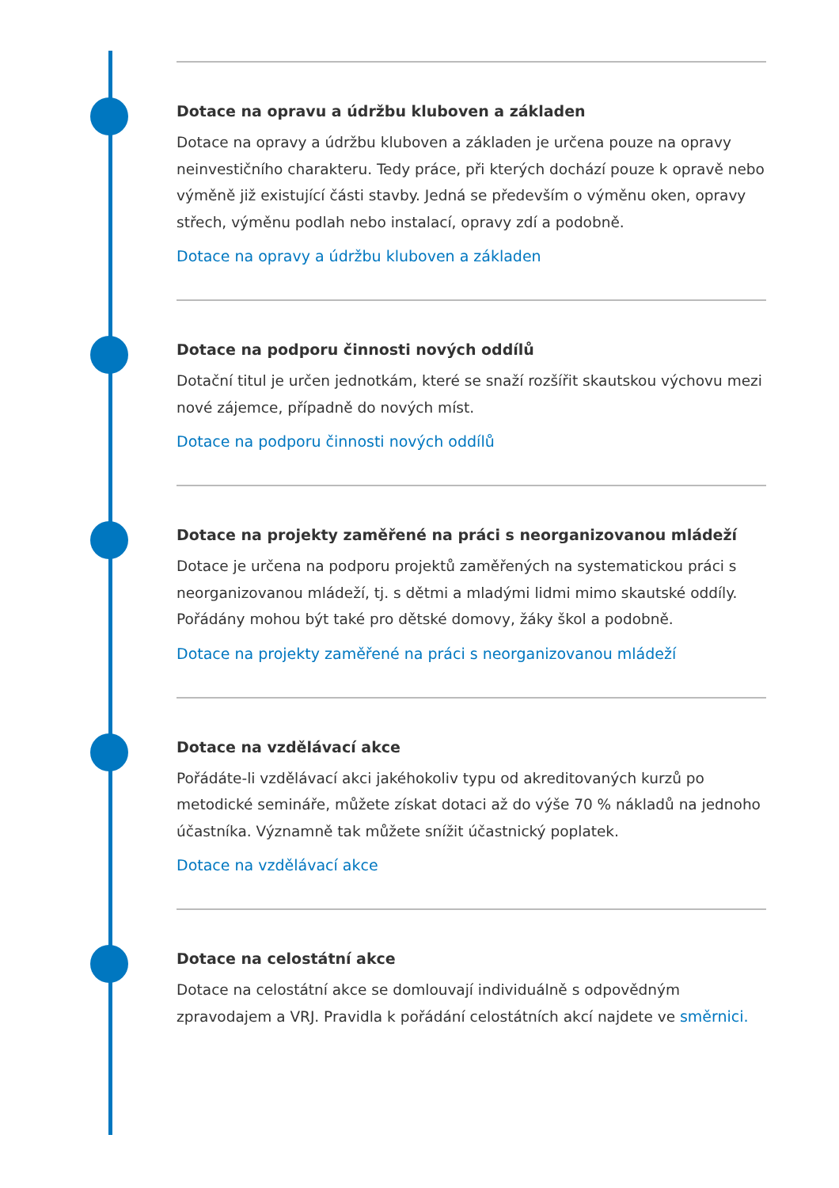Dotace na opravu a údržbu kluboven a základen
Dotace na opravy a údržbu kluboven a základen je určena pouze na opravy neinvestičního charakteru. Tedy práce, při kterých dochází pouze k opravě nebo výměně již existující části stavby. Jedná se především o výměnu oken, opravy střech, výměnu podlah nebo instalací, opravy zdí a podobně.
Dotace na opravy a údržbu kluboven a základen
Dotace na podporu činnosti nových oddílů
Dotační titul je určen jednotkám, které se snaží rozšířit skautskou výchovu mezi nové zájemce, případně do nových míst.
Dotace na podporu činnosti nových oddílů
Dotace na projekty zaměřené na práci s neorganizovanou mládeží
Dotace je určena na podporu projektů zaměřených na systematickou práci s neorganizovanou mládeží, tj. s dětmi a mladými lidmi mimo skautské oddíly. Pořádány mohou být také pro dětské domovy, žáky škol a podobně.
Dotace na projekty zaměřené na práci s neorganizovanou mládeží
Dotace na vzdělávací akce
Pořádáte-li vzdělávací akci jakéhokoliv typu od akreditovaných kurzů po metodické semináře, můžete získat dotaci až do výše 70 % nákladů na jednoho účastníka. Významně tak můžete snížit účastnický poplatek.
Dotace na vzdělávací akce
Dotace na celostátní akce
Dotace na celostátní akce se domlouvají individuálně s odpovědným zpravodajem a VRJ. Pravidla k pořádání celostátních akcí najdete ve směrnici.